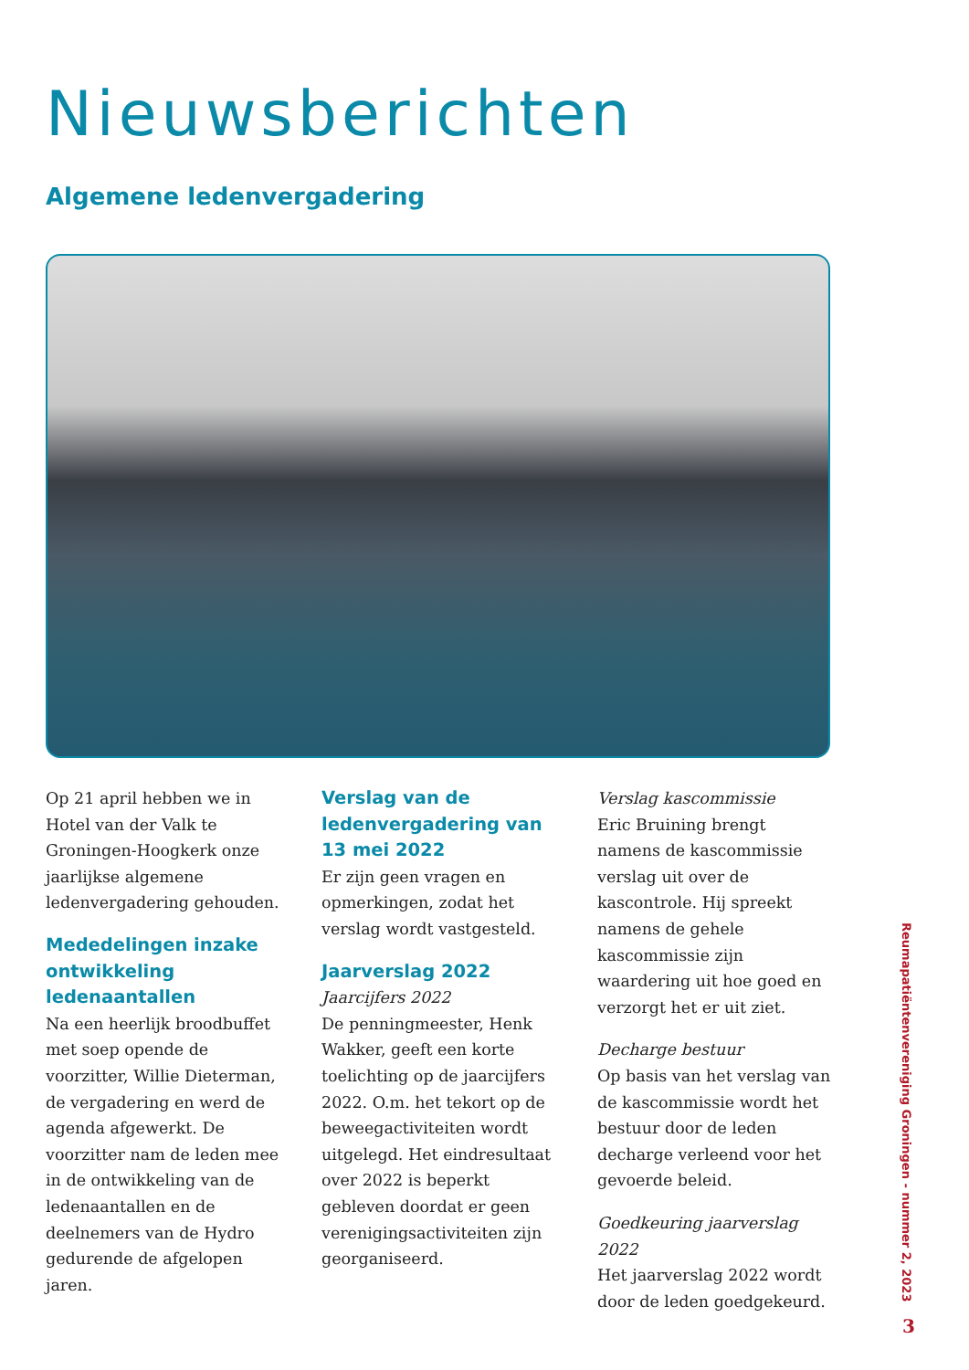Nieuwsberichten
Algemene ledenvergadering
Op 21 april hebben we in Hotel van der Valk te Groningen-Hoogkerk onze jaarlijkse algemene ledenvergadering gehouden.
Mededelingen inzake ontwikkeling ledenaantallen
Na een heerlijk broodbuffet met soep opende de voorzitter, Willie Dieterman, de vergadering en werd de agenda afgewerkt. De voorzitter nam de leden mee in de ontwikkeling van de ledenaantallen en de deelnemers van de Hydro gedurende de afgelopen jaren.
Verslag van de ledenvergadering van 13 mei 2022
Er zijn geen vragen en opmerkingen, zodat het verslag wordt vastgesteld.
Jaarverslag 2022
Jaarcijfers 2022
De penningmeester, Henk Wakker, geeft een korte toelichting op de jaarcijfers 2022. O.m. het tekort op de beweegactiviteiten wordt uitgelegd. Het eindresultaat over 2022 is beperkt gebleven doordat er geen verenigingsactiviteiten zijn georganiseerd.
Verslag kascommissie
Eric Bruining brengt namens de kascommissie verslag uit over de kascontrole. Hij spreekt namens de gehele kascommissie zijn waardering uit hoe goed en verzorgt het er uit ziet.
Decharge bestuur
Op basis van het verslag van de kascommissie wordt het bestuur door de leden decharge verleend voor het gevoerde beleid.
Goedkeuring jaarverslag 2022
Het jaarverslag 2022 wordt door de leden goedgekeurd.
Reumapatiëntenvereniging Groningen - nummer 2, 2023
3